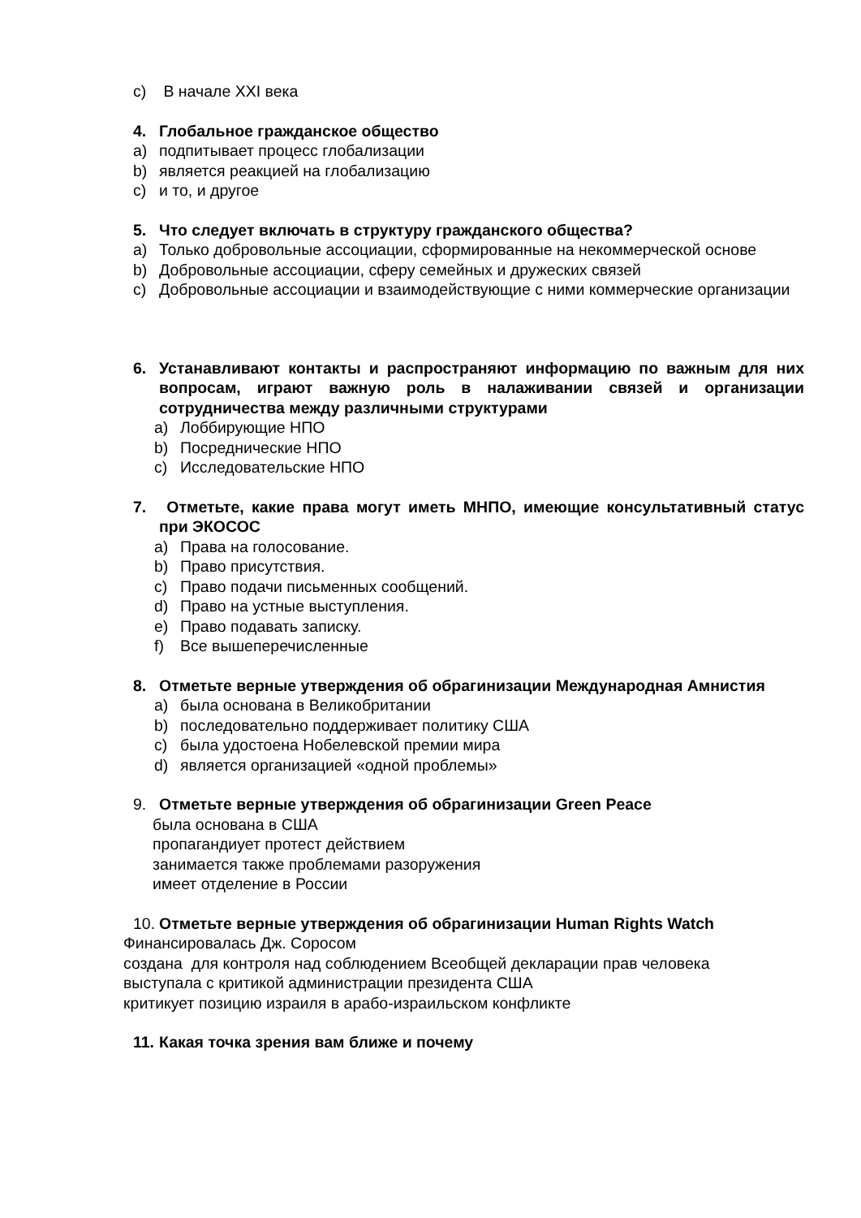c) В начале XXI века
4. Глобальное гражданское общество
a) подпитывает процесс глобализации
b) является реакцией на глобализацию
c) и то, и другое
5. Что следует включать в структуру гражданского общества?
a) Только добровольные ассоциации, сформированные на некоммерческой основе
b) Добровольные ассоциации, сферу семейных и дружеских связей
c) Добровольные ассоциации и взаимодействующие с ними коммерческие организации
6. Устанавливают контакты и распространяют информацию по важным для них вопросам, играют важную роль в налаживании связей и организации сотрудничества между различными структурами
a) Лоббирующие НПО
b) Посреднические НПО
c) Исследовательские НПО
7. Отметьте, какие права могут иметь МНПО, имеющие консультативный статус при ЭКОСОС
a) Права на голосование.
b) Право присутствия.
c) Право подачи письменных сообщений.
d) Право на устные выступления.
e) Право подавать записку.
f) Все вышеперечисленные
8. Отметьте верные утверждения об обрагинизации Международная Амнистия
a) была основана в Великобритании
b) последовательно поддерживает политику США
c) была удостоена Нобелевской премии мира
d) является организацией «одной проблемы»
9. Отметьте верные утверждения об обрагинизации Green Peace
была основана в США
пропагандиует протест действием
занимается также проблемами разоружения
имеет отделение в России
10. Отметьте верные утверждения об обрагинизации Human Rights Watch
Финансировалась Дж. Соросом
создана для контроля над соблюдением Всеобщей декларации прав человека
выступала с критикой администрации президента США
критикует позицию израиля в арабо-израильском конфликте
11. Какая точка зрения вам ближе и почему